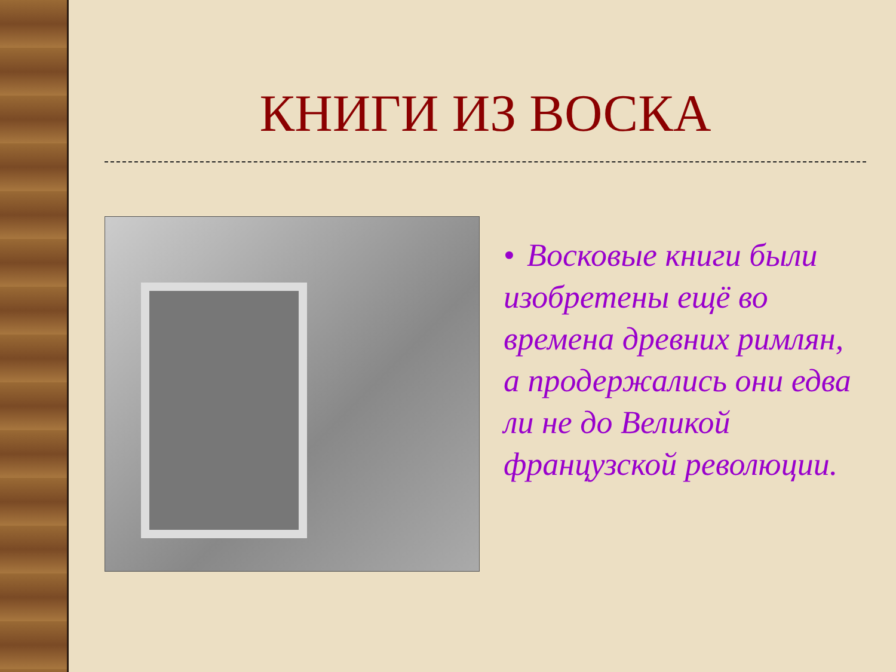КНИГИ ИЗ ВОСКА
• Восковые книги были изобретены ещё во времена древних римлян, а продержались они едва ли не до Великой французской революции.